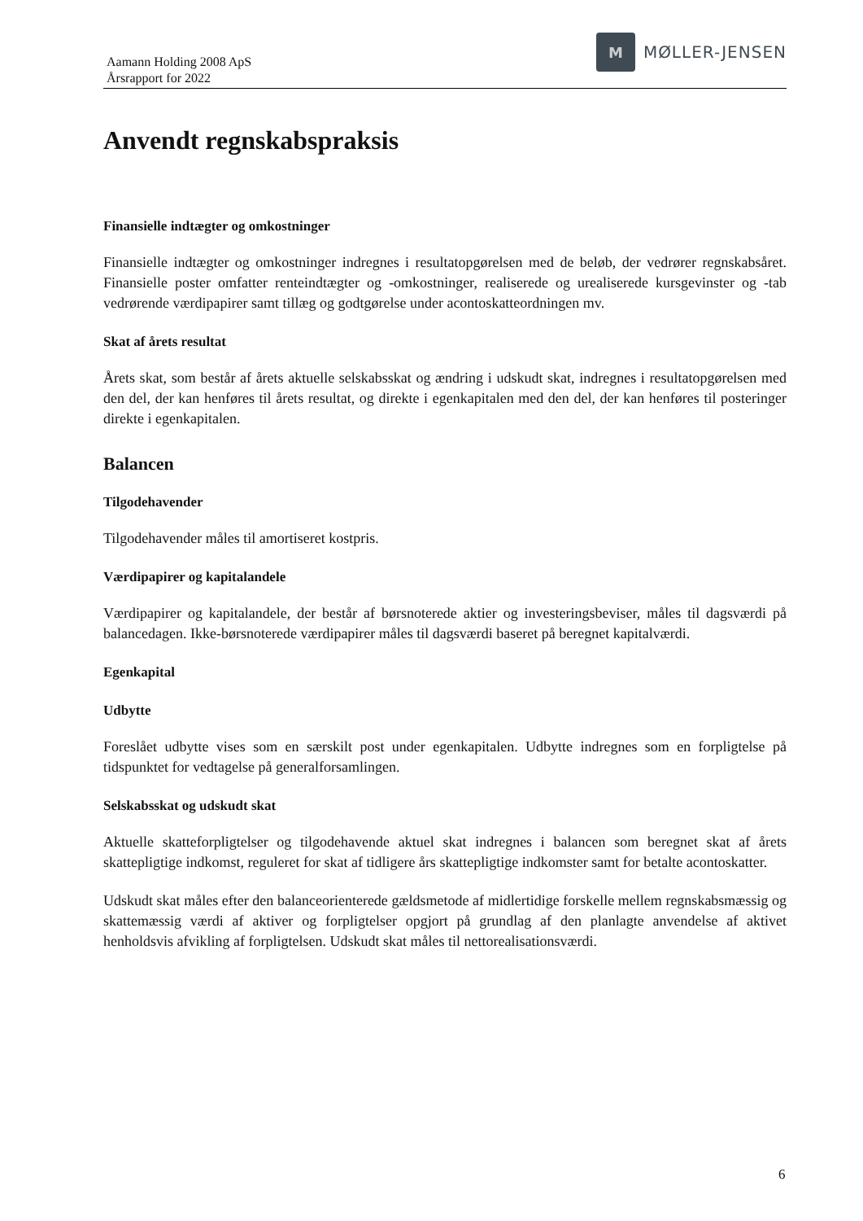Aamann Holding 2008 ApS
Årsrapport for 2022
M
MØLLER-JENSEN
Anvendt regnskabspraksis
Finansielle indtægter og omkostninger
Finansielle indtægter og omkostninger indregnes i resultatopgørelsen med de beløb, der vedrører regnskabsåret. Finansielle poster omfatter renteindtægter og -omkostninger, realiserede og urealiserede kursgevinster og -tab vedrørende værdipapirer samt tillæg og godtgørelse under acontoskatteordningen mv.
Skat af årets resultat
Årets skat, som består af årets aktuelle selskabsskat og ændring i udskudt skat, indregnes i resultatopgørelsen med den del, der kan henføres til årets resultat, og direkte i egenkapitalen med den del, der kan henføres til posteringer direkte i egenkapitalen.
Balancen
Tilgodehavender
Tilgodehavender måles til amortiseret kostpris.
Værdipapirer og kapitalandele
Værdipapirer og kapitalandele, der består af børsnoterede aktier og investeringsbeviser, måles til dagsværdi på balancedagen. Ikke-børsnoterede værdipapirer måles til dagsværdi baseret på beregnet kapitalværdi.
Egenkapital
Udbytte
Foreslået udbytte vises som en særskilt post under egenkapitalen. Udbytte indregnes som en forpligtelse på tidspunktet for vedtagelse på generalforsamlingen.
Selskabsskat og udskudt skat
Aktuelle skatteforpligtelser og tilgodehavende aktuel skat indregnes i balancen som beregnet skat af årets skattepligtige indkomst, reguleret for skat af tidligere års skattepligtige indkomster samt for betalte acontoskatter.
Udskudt skat måles efter den balanceorienterede gældsmetode af midlertidige forskelle mellem regnskabsmæssig og skattemæssig værdi af aktiver og forpligtelser opgjort på grundlag af den planlagte anvendelse af aktivet henholdsvis afvikling af forpligtelsen. Udskudt skat måles til nettorealisationsværdi.
6